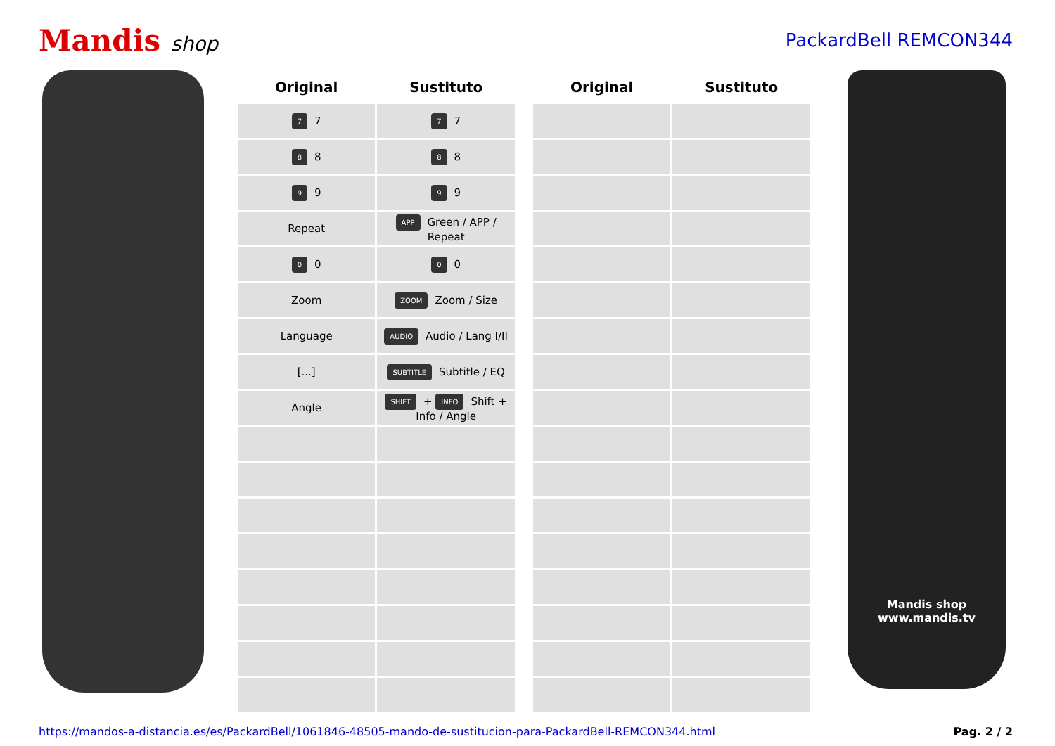Mandis shop PackardBell REMCON344
| Original | Sustituto |
| --- | --- |
| 7 7 | 7 7 |
| 8 8 | 8 8 |
| 9 9 | 9 9 |
| Repeat | APP Green / APP / Repeat |
| 0 0 | 0 0 |
| Zoom | ZOOM Zoom / Size |
| Language | AUDIO Audio / Lang I/II |
| [...] | SUBTITLE Subtitle / EQ |
| Angle | SHIFT + INFO Shift + Info / Angle |
| Original | Sustituto |
| --- | --- |
Mandis shop
www.mandis.tv
https://mandos-a-distancia.es/es/PackardBell/1061846-48505-mando-de-sustitucion-para-PackardBell-REMCON344.html Pag. 2 / 2